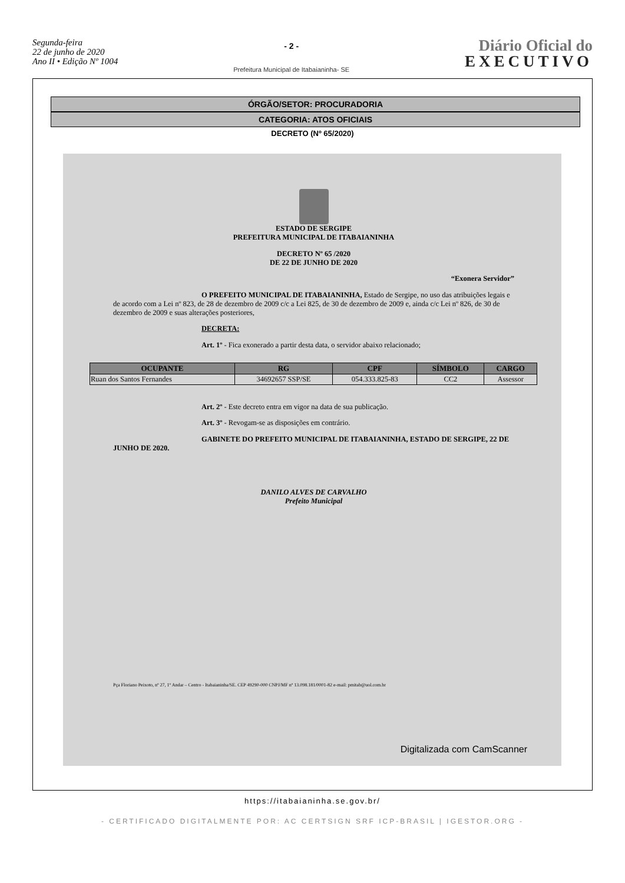Segunda-feira
22 de junho de 2020
Ano II • Edição Nº 1004
- 2 -
Prefeitura Municipal de Itabaianinha- SE
Diário Oficial do
EXECUTIVO
ÓRGÃO/SETOR: PROCURADORIA
CATEGORIA: ATOS OFICIAIS
DECRETO (Nº 65/2020)
ESTADO DE SERGIPE
PREFEITURA MUNICIPAL DE ITABAIANINHA
DECRETO Nº 65 /2020
DE 22 DE JUNHO DE 2020
“Exonera Servidor”
O PREFEITO MUNICIPAL DE ITABAIANINHA, Estado de Sergipe, no uso das atribuições legais e de acordo com a Lei nº 823, de 28 de dezembro de 2009 c/c a Lei 825, de 30 de dezembro de 2009 e, ainda c/c Lei nº 826, de 30 de dezembro de 2009 e suas alterações posteriores,
DECRETA:
Art. 1º - Fica exonerado a partir desta data, o servidor abaixo relacionado;
| OCUPANTE | RG | CPF | SÍMBOLO | CARGO |
| --- | --- | --- | --- | --- |
| Ruan dos Santos Fernandes | 34692657 SSP/SE | 054.333.825-83 | CC2 | Assessor |
Art. 2º - Este decreto entra em vigor na data de sua publicação.
Art. 3º - Revogam-se as disposições em contrário.
GABINETE DO PREFEITO MUNICIPAL DE ITABAIANINHA, ESTADO DE SERGIPE, 22 DE JUNHO DE 2020.
DANILO ALVES DE CARVALHO
Prefeito Municipal
Pça Floriano Peixoto, nº 27, 1º Andar – Centro - Itabaianinha/SE. CEP 49290-000 CNPJ/MF nº 13.098.181/0001-82 e-mail: pmitab@uol.com.br
Digitalizada com CamScanner
https://itabaianinha.se.gov.br/
- CERTIFICADO DIGITALMENTE POR: AC CERTSIGN SRF ICP-BRASIL | IGESTOR.ORG -